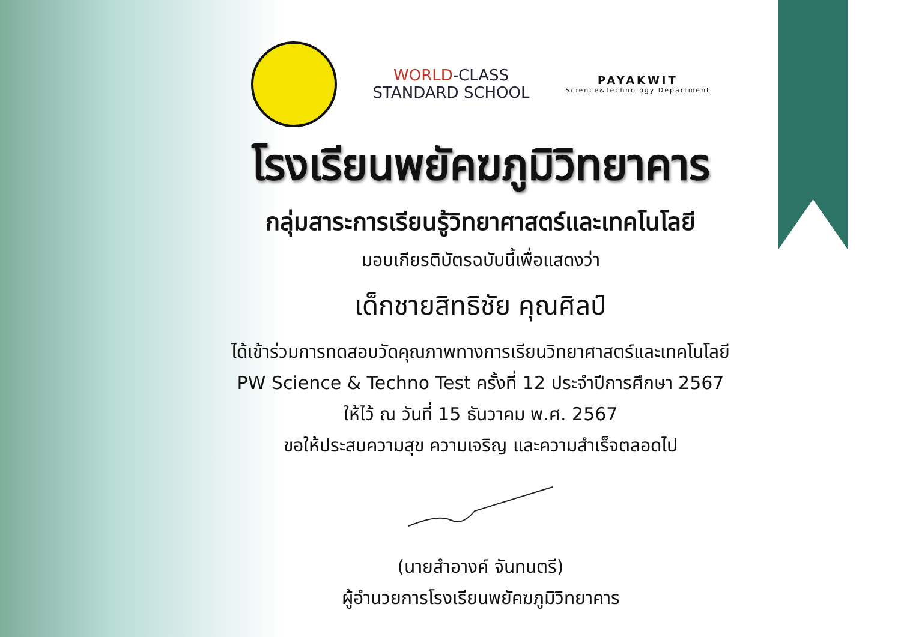WORLD-CLASS
STANDARD SCHOOL
PAYAKWIT
Science&Technology Department
โรงเรียนพยัคฆภูมิวิทยาคาร
กลุ่มสาระการเรียนรู้วิทยาศาสตร์และเทคโนโลยี
มอบเกียรติบัตรฉบับนี้เพื่อแสดงว่า
เด็กชายสิทธิชัย คุณศิลป์
ได้เข้าร่วมการทดสอบวัดคุณภาพทางการเรียนวิทยาศาสตร์และเทคโนโลยี
PW Science & Techno Test ครั้งที่ 12 ประจำปีการศึกษา 2567
ให้ไว้ ณ วันที่ 15 ธันวาคม พ.ศ. 2567
ขอให้ประสบความสุข ความเจริญ และความสำเร็จตลอดไป
(นายสำอางค์ จันทนตรี)
ผู้อำนวยการโรงเรียนพยัคฆภูมิวิทยาคาร